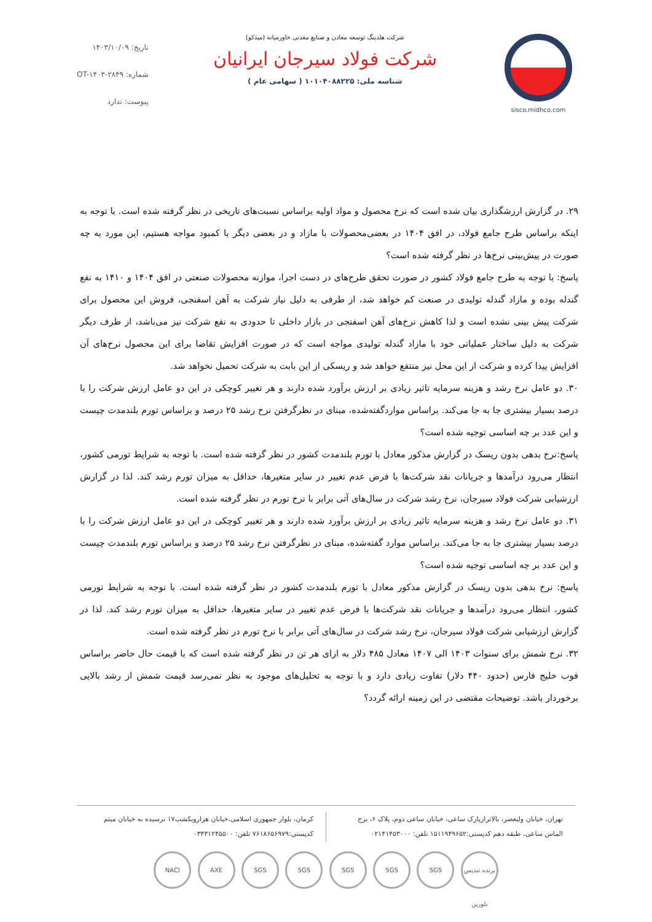sisco.midhco.com شرکت هلدینگ توسعه معادن و صنایع معدنی خاورمیانه (میدکو)
شرکت فولاد سیرجان ایرانیان
شناسه ملی: ۱۰۱۰۴۰۸۸۲۲۵ ( سهامی عام )
تاریخ: ۱۴۰۳/۱۰/۰۹
شماره: OT-۱۴۰۳-۲۸۴۹
پیوست: ندارد
۲۹. در گزارش ارزشگذاری بیان شده است که نرخ محصول و مواد اولیه براساس نسبت‌های تاریخی در نظر گرفته شده است. با توجه به اینکه براساس طرح جامع فولاد، در افق ۱۴۰۴ در بعضی‌محصولات با مازاد و در بعضی دیگر با کمبود مواجه هستیم، این مورد به چه صورت در پیش‌بینی نرخ‌ها در نظر گرفته شده است؟
پاسخ: با توجه به طرح جامع فولاد کشور در صورت تحقق طرح‌های در دست اجرا، موازنه محصولات صنعتی در افق ۱۴۰۴ و ۱۴۱۰ به نفع گندله بوده و مازاد گندله تولیدی در صنعت کم خواهد شد، از طرفی به دلیل نیاز شرکت به آهن اسفنجی، فروش این محصول برای شرکت پیش بینی نشده است و لذا کاهش نرخ‌های آهن اسفنجی در بازار داخلی تا حدودی به نفع شرکت نیز می‌باشد، از طرف دیگر شرکت به دلیل ساختار عملیاتی خود با مازاد گندله تولیدی مواجه است که در صورت افزایش تقاضا برای این محصول نرخ‌های آن افزایش پیدا کرده و شرکت از این محل نیز منتفع خواهد شد و ریسکی از این بابت به شرکت تحمیل نخواهد شد.
۳۰. دو عامل نرخ رشد و هزینه سرمایه تاثیر زیادی بر ارزش برآورد شده دارند و هر تغییر کوچکی در این دو عامل ارزش شرکت را با درصد بسیار بیشتری جا به جا می‌کند. براساس مواردگفته‌شده، مبنای در نظرگرفتن نرخ رشد ۲۵ درصد و براساس تورم بلندمدت چیست و این عدد بر چه اساسی توجیه شده است؟
پاسخ:نرخ بدهی بدون ریسک در گزارش مذکور معادل با تورم بلندمدت کشور در نظر گرفته شده است. با توجه به شرایط تورمی کشور، انتظار می‌رود درآمدها و جریانات نقد شرکت‌ها با فرض عدم تغییر در سایر متغیرها، حداقل به میزان تورم رشد کند. لذا در گزارش ارزشیابی شرکت فولاد سیرجان، نرخ رشد شرکت در سال‌های آتی برابر با نرخ تورم در نظر گرفته شده است.
۳۱. دو عامل نرخ رشد و هزینه سرمایه تاثیر زیادی بر ارزش برآورد شده دارند و هر تغییر کوچکی در این دو عامل ارزش شرکت را با درصد بسیار بیشتری جا به جا می‌کند. براساس موارد گفته‌شده، مبنای در نظرگرفتن نرخ رشد ۲۵ درصد و براساس تورم بلندمدت چیست و این عدد بر چه اساسی توجیه شده است؟
پاسخ: نرخ بدهی بدون ریسک در گزارش مذکور معادل با تورم بلندمدت کشور در نظر گرفته شده است. با توجه به شرایط تورمی کشور، انتظار می‌رود درآمدها و جریانات نقد شرکت‌ها با فرض عدم تغییر در سایر متغیرها، حداقل به میزان تورم رشد کند. لذا در گزارش ارزشیابی شرکت فولاد سیرجان، نرخ رشد شرکت در سال‌های آتی برابر با نرخ تورم در نظر گرفته شده است.
۳۲. نرخ شمش برای سنوات ۱۴۰۳ الی ۱۴۰۷ معادل ۴۸۵ دلار به ازای هر تن در نظر گرفته شده است که با قیمت حال حاضر براساس فوب خلیج فارس (حدود ۴۴۰ دلار) تفاوت زیادی دارد و با توجه به تحلیل‌های موجود به نظر نمی‌رسد قیمت شمش از رشد بالایی برخوردار باشد. توضیحات مقتضی در این زمینه ارائه گردد؟
تهران، خیابان ولیعصر، بالاترازپارک ساعی، خیابان ساعی دوم، پلاک ۶، برج الماس ساعی، طبقه دهم کدپستی:۱۵۱۱۹۴۹۶۵۲ تلفن: ۰۲۱۴۱۴۵۳۰۰۰
کرمان، بلوار جمهوری اسلامی،خیابان هزارویکشب۱۷ نرسیده به خیابان میثم کدپستی:۷۶۱۸۶۵۶۹۷۹ تلفن: ۰۳۴۳۱۲۴۵۵۰۰
NACI AXE SGS SGS SGS SGS SGS برنده تندیس بلورین